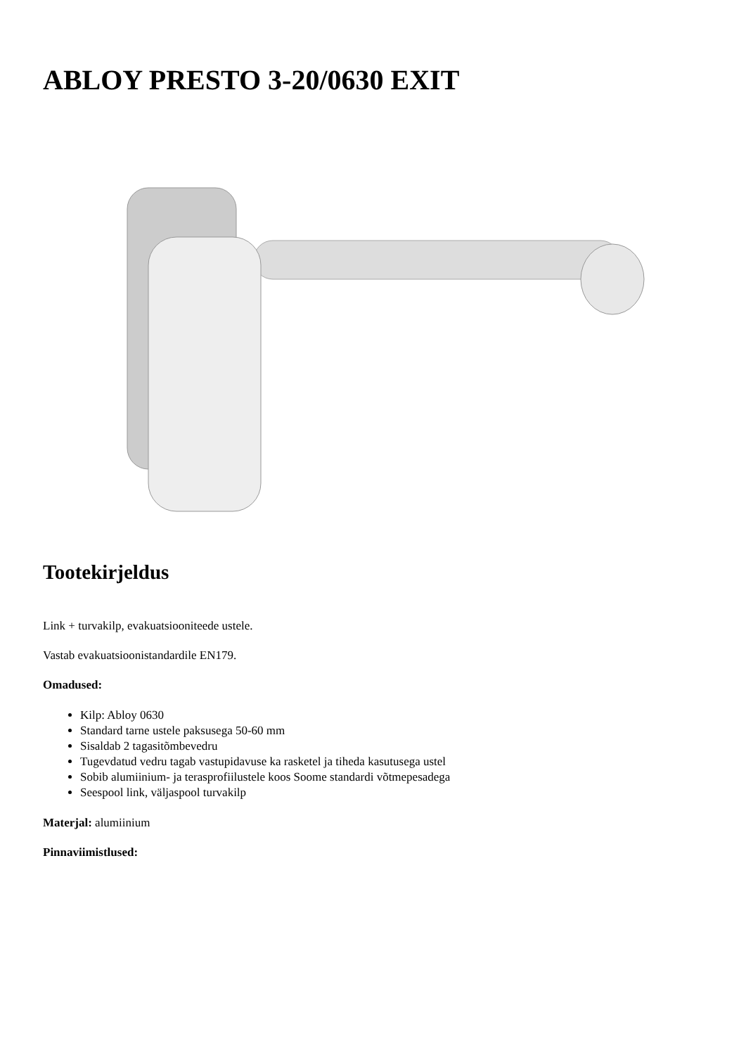ABLOY PRESTO 3-20/0630 EXIT
Tootekirjeldus
Link + turvakilp, evakuatsiooniteede ustele.
Vastab evakuatsioonistandardile EN179.
Omadused:
Kilp: Abloy 0630
Standard tarne ustele paksusega 50-60 mm
Sisaldab 2 tagasitõmbevedru
Tugevdatud vedru tagab vastupidavuse ka rasketel ja tiheda kasutusega ustel
Sobib alumiinium- ja terasprofiilustele koos Soome standardi võtmepesadega
Seespool link, väljaspool turvakilp
Materjal: alumiinium
Pinnaviimistlused: